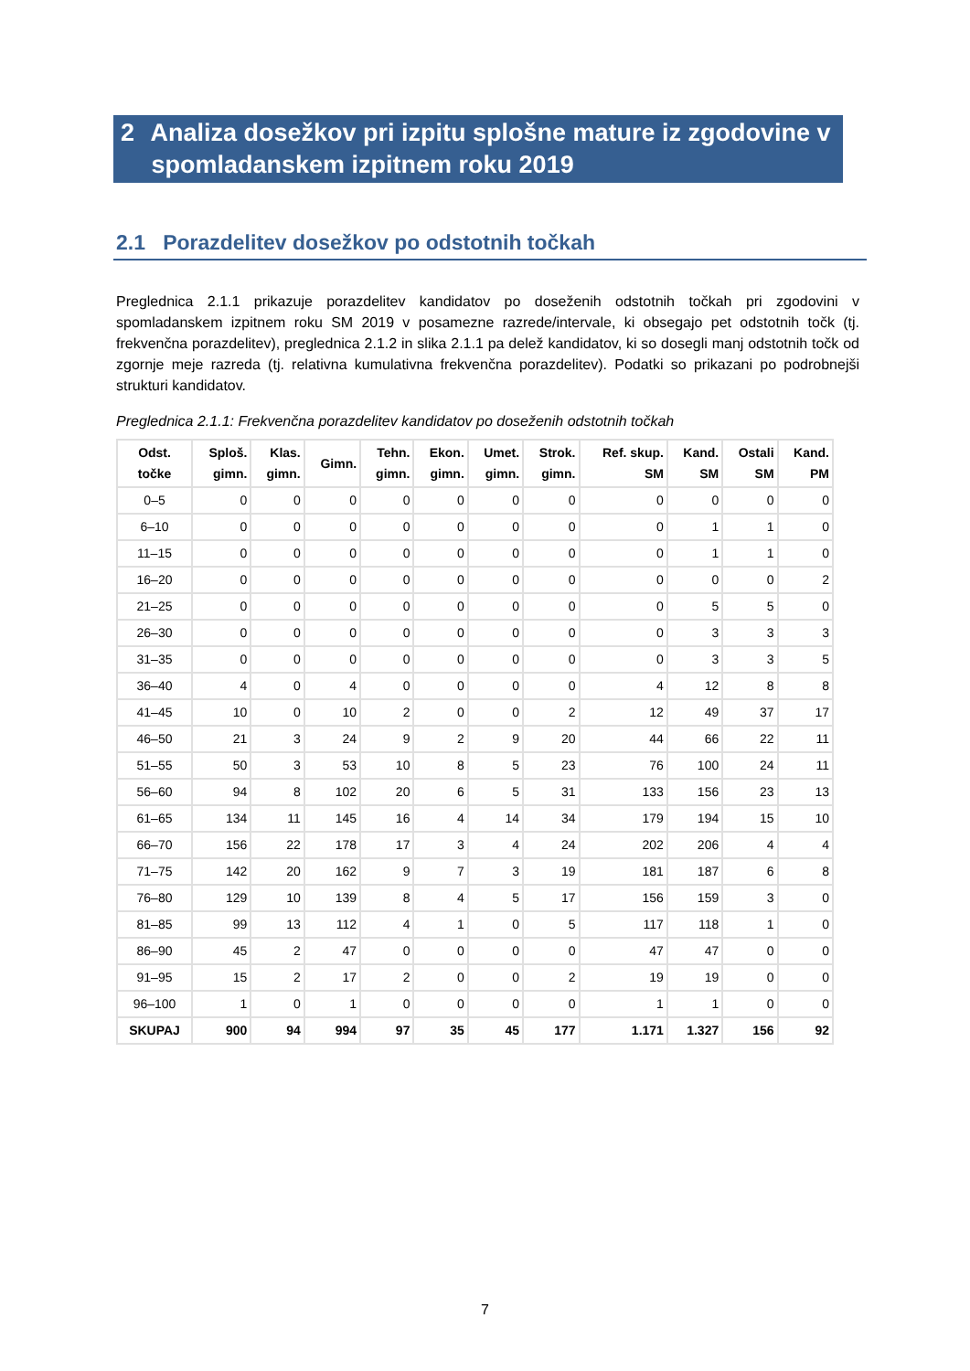2 Analiza dosežkov pri izpitu splošne mature iz zgodovine v
spomladanskem izpitnem roku 2019
2.1 Porazdelitev dosežkov po odstotnih točkah
Preglednica 2.1.1 prikazuje porazdelitev kandidatov po doseženih odstotnih točkah pri zgodovini v spomladanskem izpitnem roku SM 2019 v posamezne razrede/intervale, ki obsegajo pet odstotnih točk (tj. frekvenčna porazdelitev), preglednica 2.1.2 in slika 2.1.1 pa delež kandidatov, ki so dosegli manj odstotnih točk od zgornje meje razreda (tj. relativna kumulativna frekvenčna porazdelitev). Podatki so prikazani po podrobnejši strukturi kandidatov.
Preglednica 2.1.1: Frekvenčna porazdelitev kandidatov po doseženih odstotnih točkah
| Odst. točke | Sploš. gimn. | Klas. gimn. | Gimn. | Tehn. gimn. | Ekon. gimn. | Umet. gimn. | Strok. gimn. | Ref. skup. SM | Kand. SM | Ostali SM | Kand. PM |
| --- | --- | --- | --- | --- | --- | --- | --- | --- | --- | --- | --- |
| 0–5 | 0 | 0 | 0 | 0 | 0 | 0 | 0 | 0 | 0 | 0 | 0 |
| 6–10 | 0 | 0 | 0 | 0 | 0 | 0 | 0 | 0 | 1 | 1 | 0 |
| 11–15 | 0 | 0 | 0 | 0 | 0 | 0 | 0 | 0 | 1 | 1 | 0 |
| 16–20 | 0 | 0 | 0 | 0 | 0 | 0 | 0 | 0 | 0 | 0 | 2 |
| 21–25 | 0 | 0 | 0 | 0 | 0 | 0 | 0 | 0 | 5 | 5 | 0 |
| 26–30 | 0 | 0 | 0 | 0 | 0 | 0 | 0 | 0 | 3 | 3 | 3 |
| 31–35 | 0 | 0 | 0 | 0 | 0 | 0 | 0 | 0 | 3 | 3 | 5 |
| 36–40 | 4 | 0 | 4 | 0 | 0 | 0 | 0 | 4 | 12 | 8 | 8 |
| 41–45 | 10 | 0 | 10 | 2 | 0 | 0 | 2 | 12 | 49 | 37 | 17 |
| 46–50 | 21 | 3 | 24 | 9 | 2 | 9 | 20 | 44 | 66 | 22 | 11 |
| 51–55 | 50 | 3 | 53 | 10 | 8 | 5 | 23 | 76 | 100 | 24 | 11 |
| 56–60 | 94 | 8 | 102 | 20 | 6 | 5 | 31 | 133 | 156 | 23 | 13 |
| 61–65 | 134 | 11 | 145 | 16 | 4 | 14 | 34 | 179 | 194 | 15 | 10 |
| 66–70 | 156 | 22 | 178 | 17 | 3 | 4 | 24 | 202 | 206 | 4 | 4 |
| 71–75 | 142 | 20 | 162 | 9 | 7 | 3 | 19 | 181 | 187 | 6 | 8 |
| 76–80 | 129 | 10 | 139 | 8 | 4 | 5 | 17 | 156 | 159 | 3 | 0 |
| 81–85 | 99 | 13 | 112 | 4 | 1 | 0 | 5 | 117 | 118 | 1 | 0 |
| 86–90 | 45 | 2 | 47 | 0 | 0 | 0 | 0 | 47 | 47 | 0 | 0 |
| 91–95 | 15 | 2 | 17 | 2 | 0 | 0 | 2 | 19 | 19 | 0 | 0 |
| 96–100 | 1 | 0 | 1 | 0 | 0 | 0 | 0 | 1 | 1 | 0 | 0 |
| SKUPAJ | 900 | 94 | 994 | 97 | 35 | 45 | 177 | 1.171 | 1.327 | 156 | 92 |
7